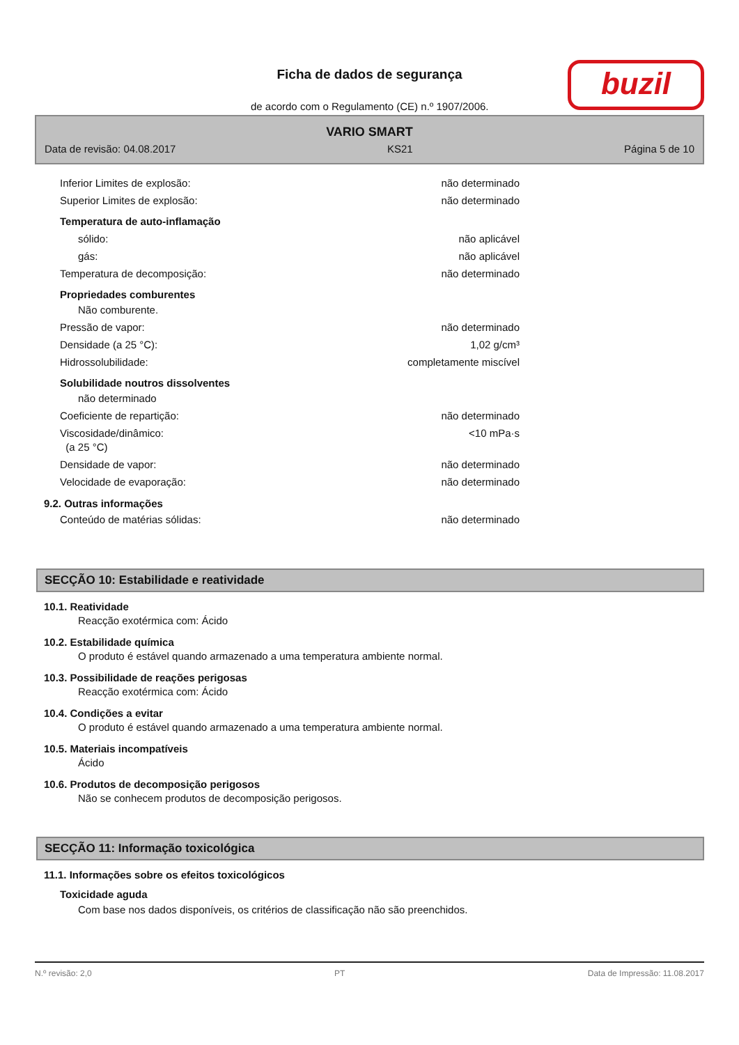Ficha de dados de segurança
de acordo com o Regulamento (CE) n.º 1907/2006.
buzil
VARIO SMART
Data de revisão: 04.08.2017 KS21 Página 5 de 10
Inferior Limites de explosão: não determinado
Superior Limites de explosão: não determinado
Temperatura de auto-inflamação
sólido: não aplicável
gás: não aplicável
Temperatura de decomposição: não determinado
Propriedades comburentes
Não comburente.
Pressão de vapor: não determinado
Densidade (a 25 °C): 1,02 g/cm³
Hidrossolubilidade: completamente miscível
Solubilidade noutros dissolventes
não determinado
Coeficiente de repartição: não determinado
Viscosidade/dinâmico:
(a 25 °C) <10 mPa·s
Densidade de vapor: não determinado
Velocidade de evaporação: não determinado
9.2. Outras informações
Conteúdo de matérias sólidas: não determinado
SECÇÃO 10: Estabilidade e reatividade
10.1. Reatividade
Reacção exotérmica com: Ácido
10.2. Estabilidade química
O produto é estável quando armazenado a uma temperatura ambiente normal.
10.3. Possibilidade de reações perigosas
Reacção exotérmica com: Ácido
10.4. Condições a evitar
O produto é estável quando armazenado a uma temperatura ambiente normal.
10.5. Materiais incompatíveis
Ácido
10.6. Produtos de decomposição perigosos
Não se conhecem produtos de decomposição perigosos.
SECÇÃO 11: Informação toxicológica
11.1. Informações sobre os efeitos toxicológicos
Toxicidade aguda
Com base nos dados disponíveis, os critérios de classificação não são preenchidos.
N.º revisão: 2,0 PT Data de Impressão: 11.08.2017